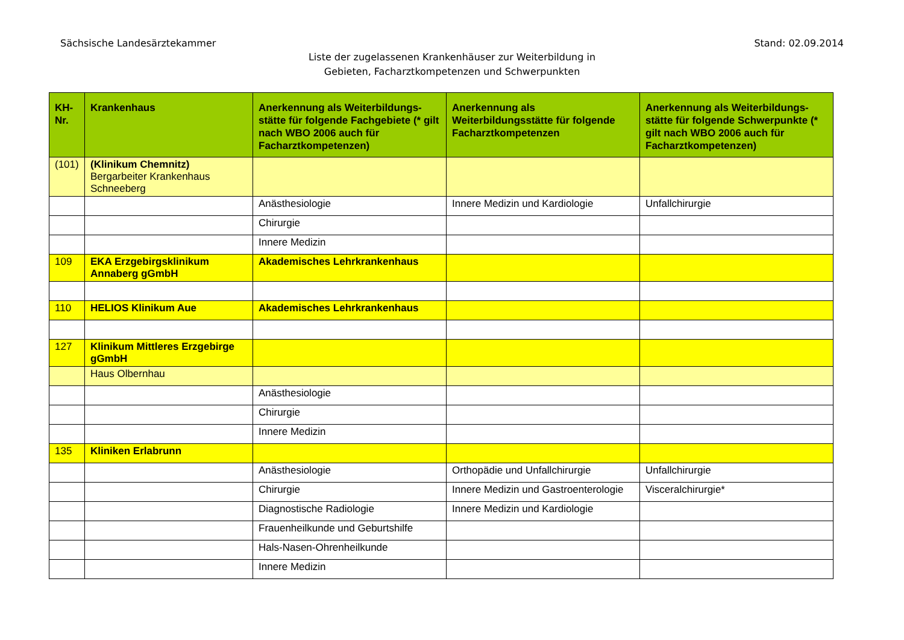Sächsische Landesärztekammer Stand: 02.09.2014
Liste der zugelassenen Krankenhäuser zur Weiterbildung in
Gebieten, Facharztkompetenzen und Schwerpunkten
| KH- Nr. | Krankenhaus | Anerkennung als Weiterbildungs-stätte für folgende Fachgebiete (* gilt nach WBO 2006 auch für Facharztkompetenzen) | Anerkennung als Weiterbildungsstätte für folgende Facharztkompetenzen | Anerkennung als Weiterbildungs-stätte für folgende Schwerpunkte (* gilt nach WBO 2006 auch für Facharztkompetenzen) |
| --- | --- | --- | --- | --- |
| (101) | (Klinikum Chemnitz) Bergarbeiter Krankenhaus Schneeberg | | | |
| | | Anästhesiologie | Innere Medizin und Kardiologie | Unfallchirurgie |
| | | Chirurgie | | |
| | | Innere Medizin | | |
| 109 | EKA Erzgebirgsklinikum Annaberg gGmbH | Akademisches Lehrkrankenhaus | | |
| 110 | HELIOS Klinikum Aue | Akademisches Lehrkrankenhaus | | |
| 127 | Klinikum Mittleres Erzgebirge gGmbH | | | |
| | Haus Olbernhau | | | |
| | | Anästhesiologie | | |
| | | Chirurgie | | |
| | | Innere Medizin | | |
| 135 | Kliniken Erlabrunn | | | |
| | | Anästhesiologie | Orthopädie und Unfallchirurgie | Unfallchirurgie |
| | | Chirurgie | Innere Medizin und Gastroenterologie | Visceralchirurgie* |
| | | Diagnostische Radiologie | Innere Medizin und Kardiologie | |
| | | Frauenheilkunde und Geburtshilfe | | |
| | | Hals-Nasen-Ohrenheilkunde | | |
| | | Innere Medizin | | |